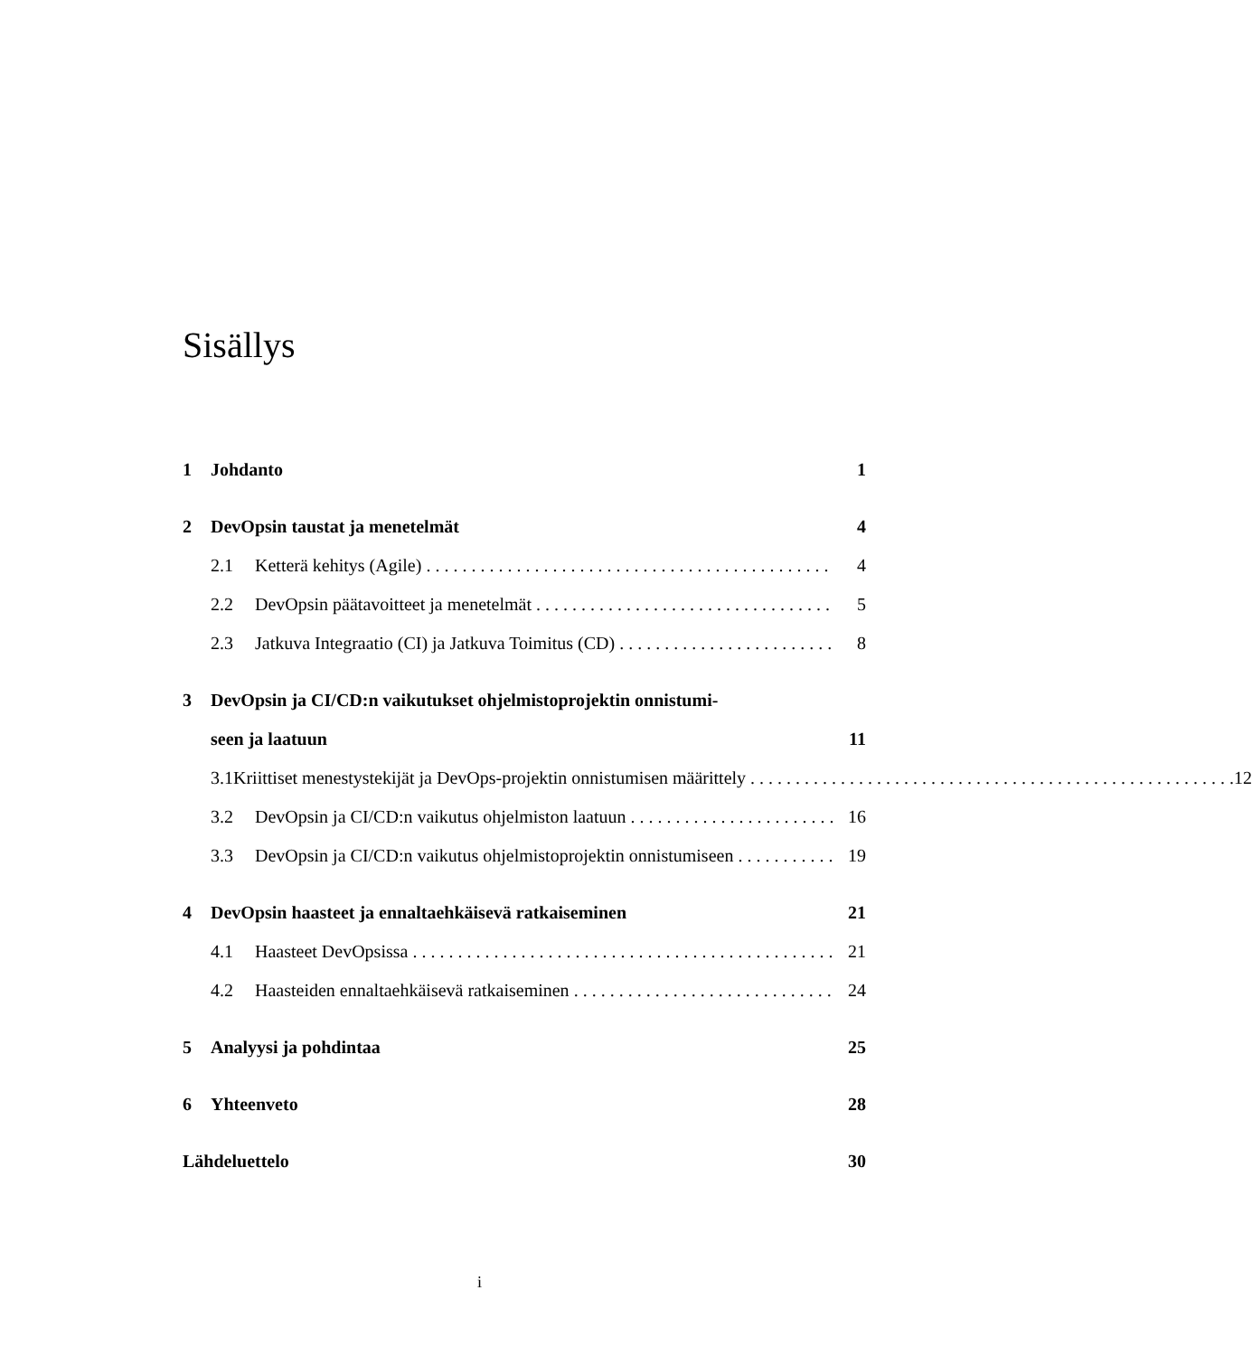Sisällys
1 Johdanto 1
2 DevOpsin taustat ja menetelmät 4
2.1 Ketterä kehitys (Agile) 4
2.2 DevOpsin päätavoitteet ja menetelmät 5
2.3 Jatkuva Integraatio (CI) ja Jatkuva Toimitus (CD) 8
3 DevOpsin ja CI/CD:n vaikutukset ohjelmistoprojektin onnistumi-
seen ja laatuun 11
3.1 Kriittiset menestystekijät ja DevOps-projektin onnistumisen määrittely 12
3.2 DevOpsin ja CI/CD:n vaikutus ohjelmiston laatuun 16
3.3 DevOpsin ja CI/CD:n vaikutus ohjelmistoprojektin onnistumiseen 19
4 DevOpsin haasteet ja ennaltaehkäisevä ratkaiseminen 21
4.1 Haasteet DevOpsissa 21
4.2 Haasteiden ennaltaehkäisevä ratkaiseminen 24
5 Analyysi ja pohdintaa 25
6 Yhteenveto 28
Lähdeluettelo 30
i